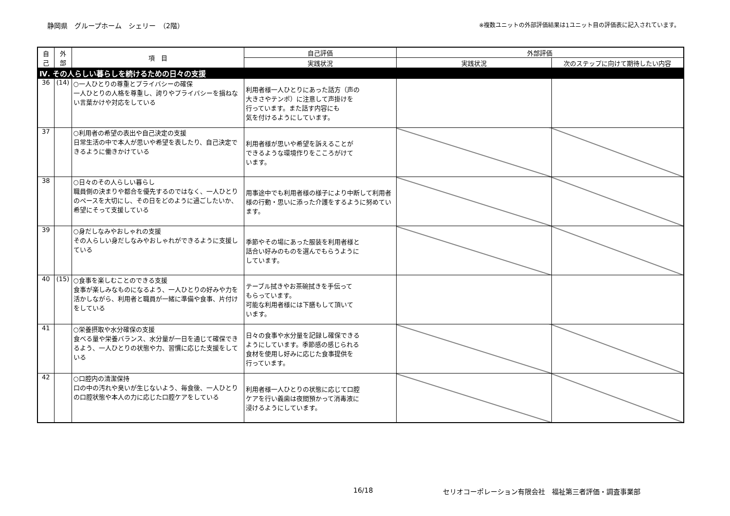静岡県　グループホーム　シェリー　（2階）
※複数ユニットの外部評価結果は1ユニット目の評価表に記入されています。
| 自 己 | 外 部 | 項 目 | 自己評価 | 外部評価 | |
| --- | --- | --- | --- | --- | --- |
| | | | 実践状況 | 実践状況 | 次のステップに向けて期待したい内容 |
| Ⅳ. その人らしい暮らしを続けるための日々の支援 | | | | | |
| 36 | (14) | ○一人ひとりの尊重とプライバシーの確保 一人ひとりの人格を尊重し、誇りやプライバシーを損ねない言葉かけや対応をしている | 利用者様一人ひとりにあった話方（声の 大きさやテンポ）に注意して声掛けを 行っています。また話す内容にも 気を付けるようにしています。 | | |
| 37 | | ○利用者の希望の表出や自己決定の支援 日常生活の中で本人が思いや希望を表したり、自己決定できるように働きかけている | 利用者様が思いや希望を訴えることが できるような環境作りをこころがけて います。 | | |
| 38 | | ○日々のその人らしい暮らし 職員側の決まりや都合を優先するのではなく、一人ひとりのペースを大切にし、その日をどのように過ごしたいか、希望にそって支援している | 用事途中でも利用者様の様子により中断して利用者様の行動・思いに添った介護をするように努めています。 | | |
| 39 | | ○身だしなみやおしゃれの支援 その人らしい身だしなみやおしゃれができるように支援している | 季節やその場にあった服装を利用者様と 話合い好みのものを選んでもらうように しています。 | | |
| 40 | (15) | ○食事を楽しむことのできる支援 食事が楽しみなものになるよう、一人ひとりの好みや力を活かしながら、利用者と職員が一緒に準備や食事、片付けをしている | テーブル拭きやお茶碗拭きを手伝って もらっています。 可能な利用者様には下膳もして頂いて います。 | | |
| 41 | | ○栄養摂取や水分確保の支援 食べる量や栄養バランス、水分量が一日を通じて確保できるよう、一人ひとりの状態や力、習慣に応じた支援をしている | 日々の食事や水分量を記録し確保できる ようにしています。季節感の感じられる 食材を使用し好みに応じた食事提供を 行っています。 | | |
| 42 | | ○口腔内の清潔保持 口の中の汚れや臭いが生じないよう、毎食後、一人ひとりの口腔状態や本人の力に応じた口腔ケアをしている | 利用者様一人ひとりの状態に応じて口腔 ケアを行い義歯は夜間預かって消毒液に 浸けるようにしています。 | | |
16/18 セリオコーポレーション有限会社　福祉第三者評価・調査事業部